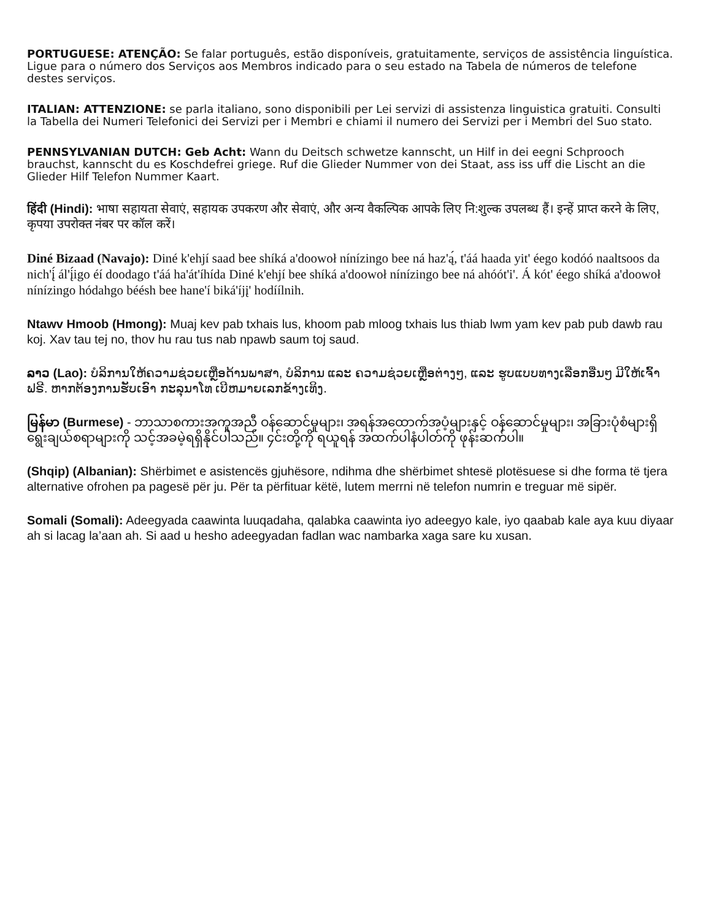PORTUGUESE: ATENÇÃO: Se falar português, estão disponíveis, gratuitamente, serviços de assistência linguística. Ligue para o número dos Serviços aos Membros indicado para o seu estado na Tabela de números de telefone destes serviços.
ITALIAN: ATTENZIONE: se parla italiano, sono disponibili per Lei servizi di assistenza linguistica gratuiti. Consulti la Tabella dei Numeri Telefonici dei Servizi per i Membri e chiami il numero dei Servizi per i Membri del Suo stato.
PENNSYLVANIAN DUTCH: Geb Acht: Wann du Deitsch schwetze kannscht, un Hilf in dei eegni Schprooch brauchst, kannscht du es Koschdefrei griege. Ruf die Glieder Nummer von dei Staat, ass iss uff die Lischt an die Glieder Hilf Telefon Nummer Kaart.
हिंदी (Hindi): भाषा सहायता सेवाएं, सहायक उपकरण और सेवाएं, और अन्य वैकल्पिक आपके लिए नि:शुल्क उपलब्ध हैं। इन्हें प्राप्त करने के लिए, कृपया उपरोक्त नंबर पर कॉल करें।
Diné Bizaad (Navajo): Diné k'ehjí saad bee shíká a'doowoł nínízingo bee ná haz'ą́, t'áá haada yit' éego kodóó naaltsoos da nich'į́ ál'į́igo éí doodago t'áá ha'át'íhída Diné k'ehjí bee shíká a'doowoł nínízingo bee ná ahóót'i'. Á kót' éego shíká a'doowoł nínízingo hódahgo béésh bee hane'í biká'íjį' hodíílnih.
Ntawv Hmoob (Hmong): Muaj kev pab txhais lus, khoom pab mloog txhais lus thiab lwm yam kev pab pub dawb rau koj. Xav tau tej no, thov hu rau tus nab npawb saum toj saud.
ລາວ (Lao): ບໍລິການໃຫ້ຄວາມຊ່ວຍເຫຼືອດ້ານພາສາ, ບໍລິການ ແລະ ຄວາມຊ່ວຍເຫຼືອຕ່າງໆ, ແລະ ຮູບແບບທາງເລືອກອື່ນໆ ມີໃຫ້ເຈົ້າ ຟຣີ. ຫາກຕ້ອງການຮັບເອົາ ກະລຸນາໂທ ເບີຫມາຍເລກຂ້າງເທິງ.
မြန်မာ (Burmese) - ဘာသာစကားအကူအညီ ဝန်ဆောင်မှုများ၊ အရန်အထောက်အပံ့များနှင့် ဝန်ဆောင်မှုများ၊ အခြားပုံစံများရှိ ရွေးချယ်စရာများကို သင့်အခမဲ့ရရှိနိုင်ပါသည်။ ၄င်းတို့ကို ရယူရန် အထက်ပါနံပါတ်ကို ဖုန်းဆက်ပါ။
(Shqip) (Albanian): Shërbimet e asistencës gjuhësore, ndihma dhe shërbimet shtesë plotësuese si dhe forma të tjera alternative ofrohen pa pagesë për ju. Për ta përfituar këtë, lutem merrni në telefon numrin e treguar më sipër.
Somali (Somali): Adeegyada caawinta luuqadaha, qalabka caawinta iyo adeegyo kale, iyo qaabab kale aya kuu diyaar ah si lacag la’aan ah. Si aad u hesho adeegyadan fadlan wac nambarka xaga sare ku xusan.